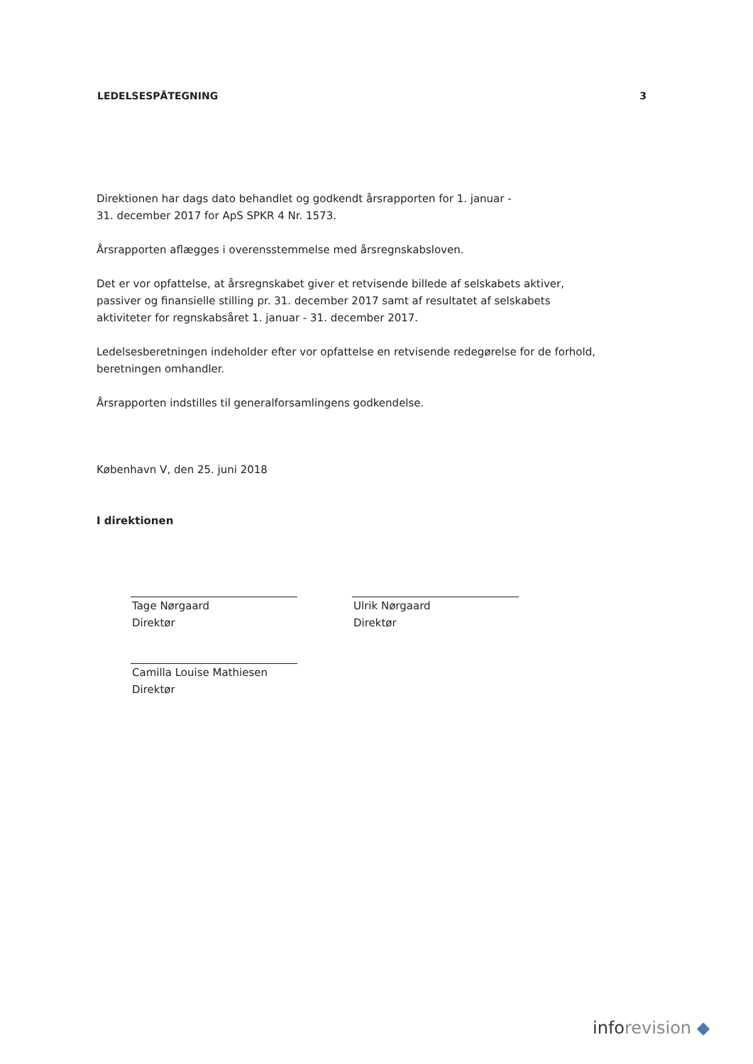LEDELSESPÅTEGNING 3
Direktionen har dags dato behandlet og godkendt årsrapporten for 1. januar -
31. december 2017 for ApS SPKR 4 Nr. 1573.
Årsrapporten aflægges i overensstemmelse med årsregnskabsloven.
Det er vor opfattelse, at årsregnskabet giver et retvisende billede af selskabets aktiver, passiver og finansielle stilling pr. 31. december 2017 samt af resultatet af selskabets aktiviteter for regnskabsåret 1. januar - 31. december 2017.
Ledelsesberetningen indeholder efter vor opfattelse en retvisende redegørelse for de forhold, beretningen omhandler.
Årsrapporten indstilles til generalforsamlingens godkendelse.
København V, den 25. juni 2018
I direktionen
Tage Nørgaard
Direktør
Camilla Louise Mathiesen
Direktør
Ulrik Nørgaard
Direktør
info revision ◆